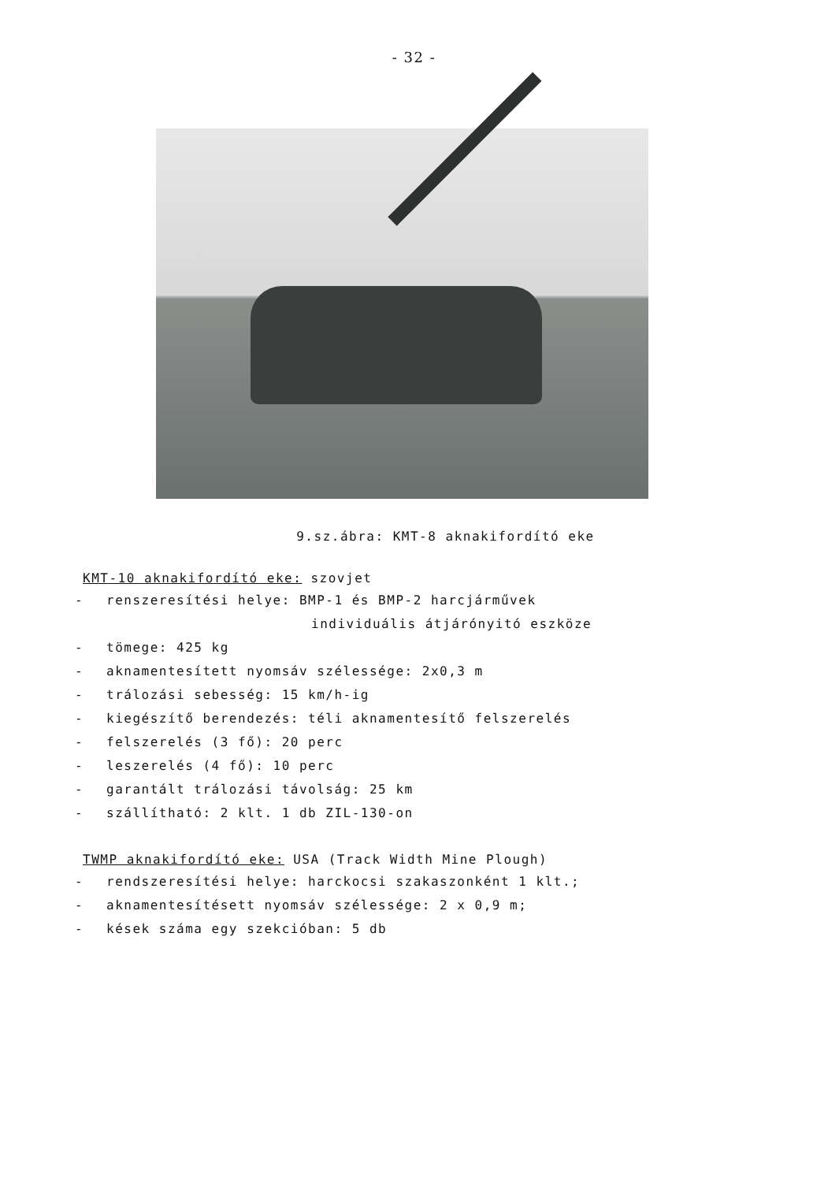- 32 -
9.sz.ábra: KMT-8 aknakifordító eke
KMT-10 aknakifordító eke: szovjet
- renszeresítési helye: BMP-1 és BMP-2 harcjárművek
individuális átjárónyitó eszköze
- tömege: 425 kg
- aknamentesített nyomsáv szélessége: 2x0,3 m
- trálozási sebesség: 15 km/h-ig
- kiegészítő berendezés: téli aknamentesítő felszerelés
- felszerelés (3 fő): 20 perc
- leszerelés (4 fő): 10 perc
- garantált trálozási távolság: 25 km
- szállítható: 2 klt. 1 db ZIL-130-on
TWMP aknakifordító eke: USA (Track Width Mine Plough)
- rendszeresítési helye: harckocsi szakaszonként 1 klt.;
- aknamentesítésett nyomsáv szélessége: 2 x 0,9 m;
- kések száma egy szekcióban: 5 db